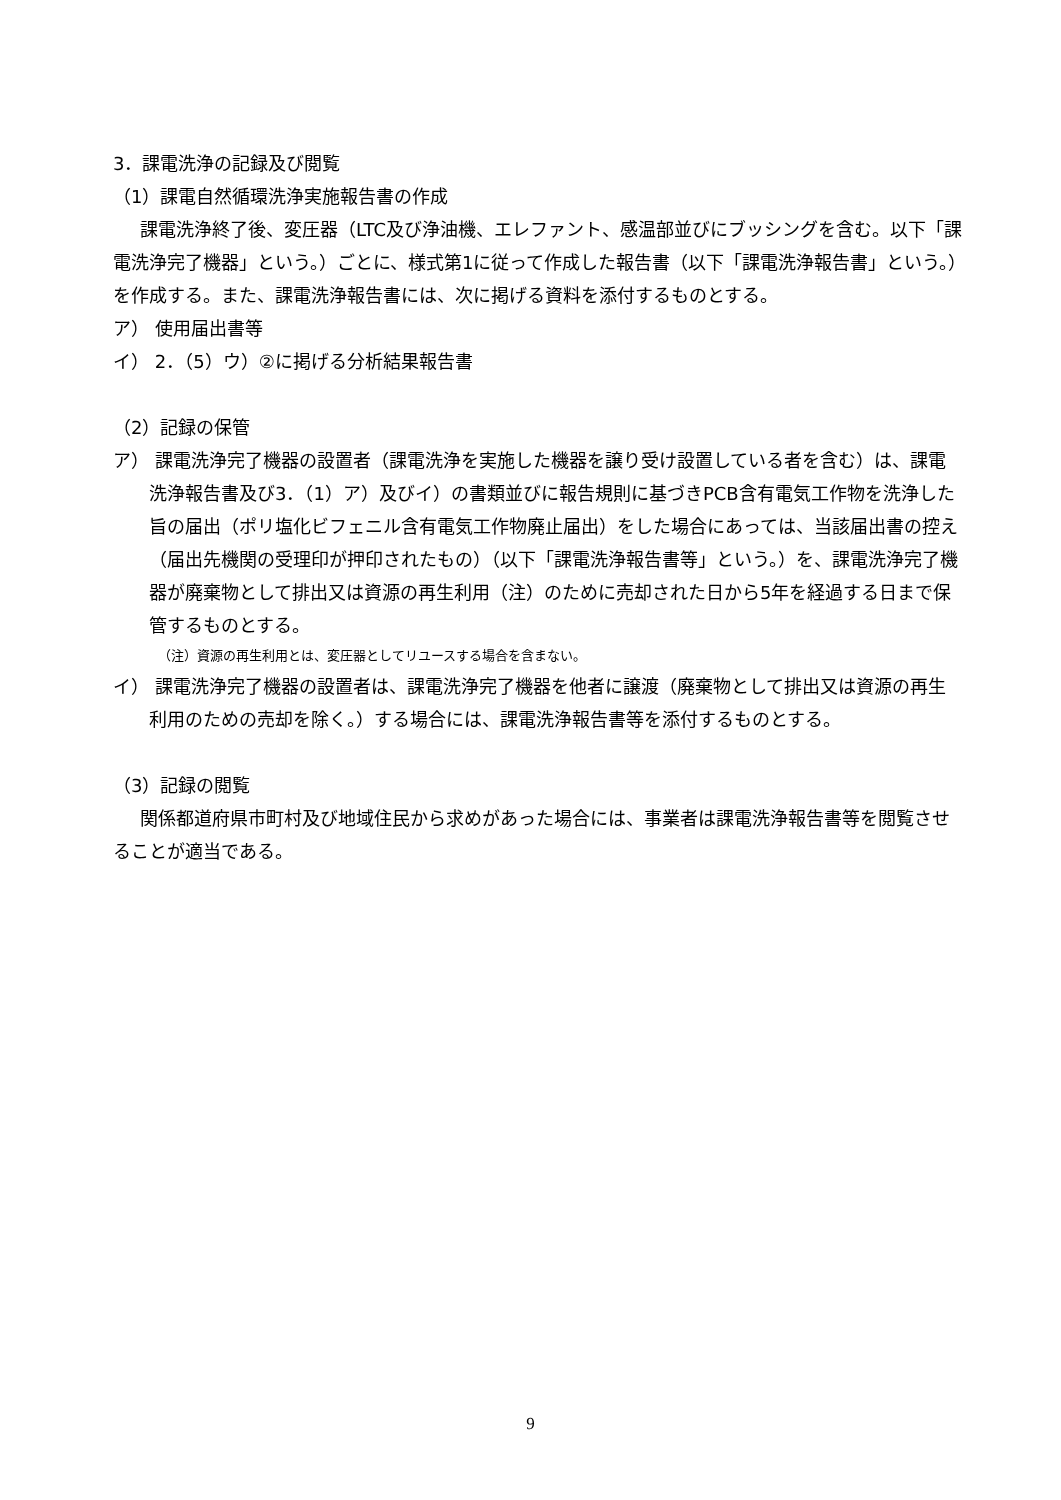3．課電洗浄の記録及び閲覧
（1）課電自然循環洗浄実施報告書の作成
課電洗浄終了後、変圧器（LTC及び浄油機、エレファント、感温部並びにブッシングを含む。以下「課電洗浄完了機器」という。）ごとに、様式第1に従って作成した報告書（以下「課電洗浄報告書」という。）を作成する。また、課電洗浄報告書には、次に掲げる資料を添付するものとする。
ア） 使用届出書等
イ） 2．（5）ウ）②に掲げる分析結果報告書
（2）記録の保管
ア） 課電洗浄完了機器の設置者（課電洗浄を実施した機器を譲り受け設置している者を含む）は、課電洗浄報告書及び3．（1）ア）及びイ）の書類並びに報告規則に基づきPCB含有電気工作物を洗浄した旨の届出（ポリ塩化ビフェニル含有電気工作物廃止届出）をした場合にあっては、当該届出書の控え（届出先機関の受理印が押印されたもの）（以下「課電洗浄報告書等」という。）を、課電洗浄完了機器が廃棄物として排出又は資源の再生利用（注）のために売却された日から5年を経過する日まで保管するものとする。
（注）資源の再生利用とは、変圧器としてリユースする場合を含まない。
イ） 課電洗浄完了機器の設置者は、課電洗浄完了機器を他者に譲渡（廃棄物として排出又は資源の再生利用のための売却を除く。）する場合には、課電洗浄報告書等を添付するものとする。
（3）記録の閲覧
関係都道府県市町村及び地域住民から求めがあった場合には、事業者は課電洗浄報告書等を閲覧させることが適当である。
9